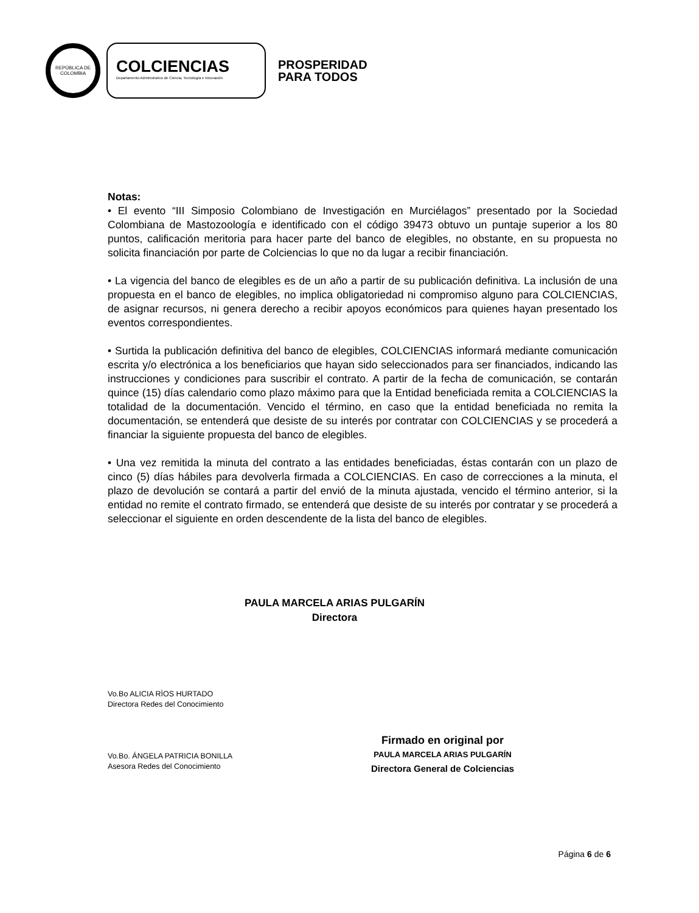REPÚBLICA DE COLOMBIA
COLCIENCIAS
Departamento Administrativo de Ciencia, Tecnología e Innovación
PROSPERIDAD
PARA TODOS
Notas:
• El evento “III Simposio Colombiano de Investigación en Murciélagos” presentado por la Sociedad Colombiana de Mastozoología e identificado con el código 39473 obtuvo un puntaje superior a los 80 puntos, calificación meritoria para hacer parte del banco de elegibles, no obstante, en su propuesta no solicita financiación por parte de Colciencias lo que no da lugar a recibir financiación.
• La vigencia del banco de elegibles es de un año a partir de su publicación definitiva. La inclusión de una propuesta en el banco de elegibles, no implica obligatoriedad ni compromiso alguno para COLCIENCIAS, de asignar recursos, ni genera derecho a recibir apoyos económicos para quienes hayan presentado los eventos correspondientes.
• Surtida la publicación definitiva del banco de elegibles, COLCIENCIAS informará mediante comunicación escrita y/o electrónica a los beneficiarios que hayan sido seleccionados para ser financiados, indicando las instrucciones y condiciones para suscribir el contrato. A partir de la fecha de comunicación, se contarán quince (15) días calendario como plazo máximo para que la Entidad beneficiada remita a COLCIENCIAS la totalidad de la documentación. Vencido el término, en caso que la entidad beneficiada no remita la documentación, se entenderá que desiste de su interés por contratar con COLCIENCIAS y se procederá a financiar la siguiente propuesta del banco de elegibles.
• Una vez remitida la minuta del contrato a las entidades beneficiadas, éstas contarán con un plazo de cinco (5) días hábiles para devolverla firmada a COLCIENCIAS. En caso de correcciones a la minuta, el plazo de devolución se contará a partir del envió de la minuta ajustada, vencido el término anterior, si la entidad no remite el contrato firmado, se entenderá que desiste de su interés por contratar y se procederá a seleccionar el siguiente en orden descendente de la lista del banco de elegibles.
PAULA MARCELA ARIAS PULGARÍN
Directora
Vo.Bo ALICIA RÌOS HURTADO
Directora Redes del Conocimiento
Vo.Bo. ÁNGELA PATRICIA BONILLA
Asesora Redes del Conocimiento
Firmado en original por
PAULA MARCELA ARIAS PULGARÍN
Directora General de Colciencias
Página 6 de 6